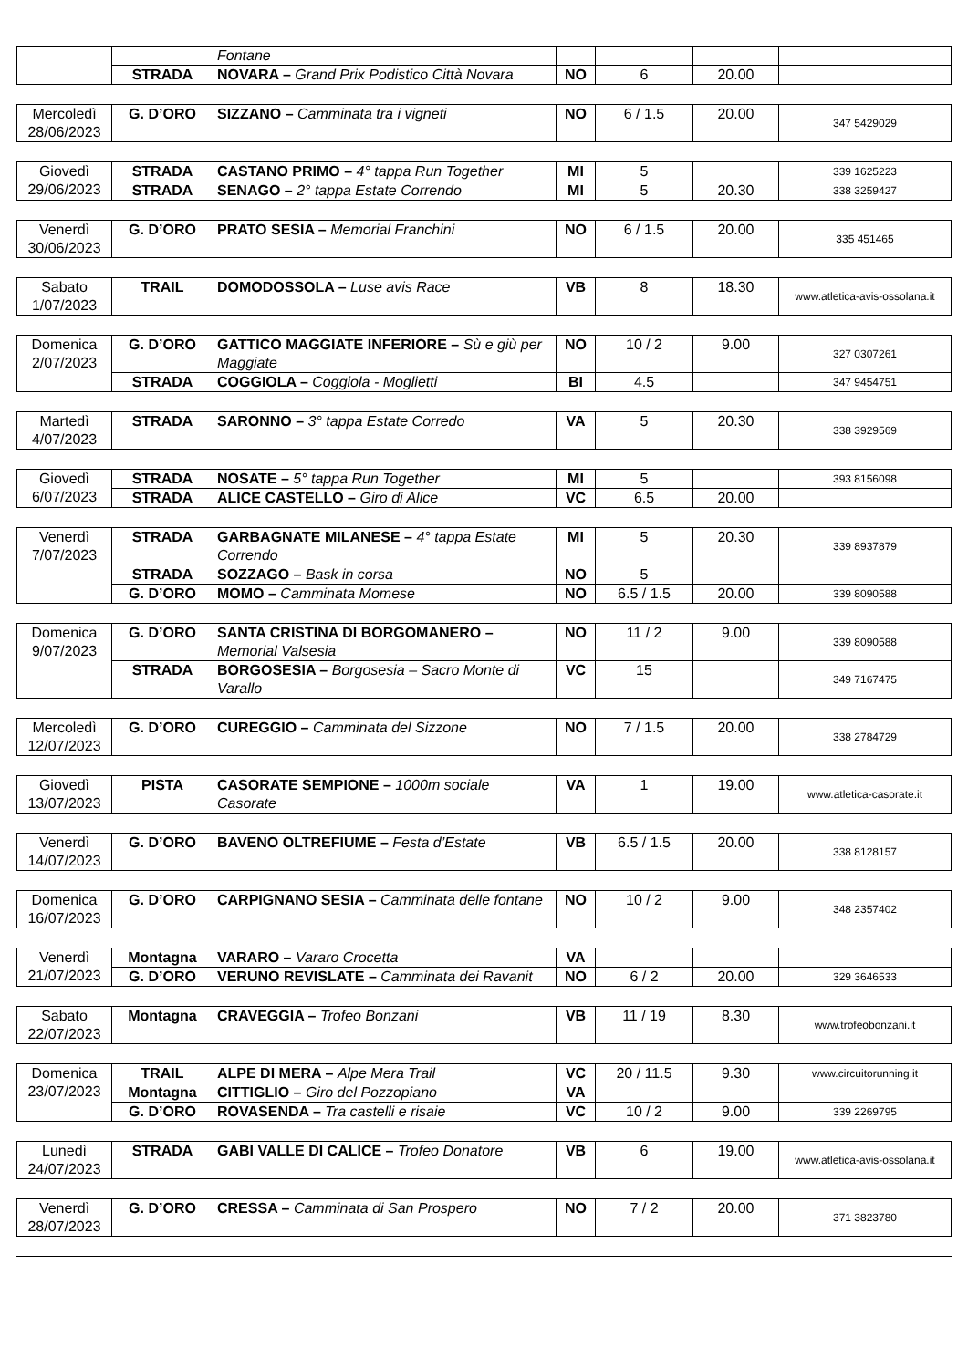| | | Fontane | | | | |
| | STRADA | NOVARA – Grand Prix Podistico Città Novara | NO | 6 | 20.00 | |
| Mercoledì 28/06/2023 | G. D’ORO | SIZZANO – Camminata tra i vigneti | NO | 6 / 1.5 | 20.00 | 347 5429029 |
| Giovedì 29/06/2023 | STRADA | CASTANO PRIMO – 4° tappa Run Together | MI | 5 | | 339 1625223 |
| | STRADA | SENAGO – 2° tappa Estate Correndo | MI | 5 | 20.30 | 338 3259427 |
| Venerdì 30/06/2023 | G. D’ORO | PRATO SESIA – Memorial Franchini | NO | 6 / 1.5 | 20.00 | 335 451465 |
| Sabato 1/07/2023 | TRAIL | DOMODOSSOLA – Luse avis Race | VB | 8 | 18.30 | www.atletica-avis-ossolana.it |
| Domenica 2/07/2023 | G. D’ORO | GATTICO MAGGIATE INFERIORE – Sù e giù per Maggiate | NO | 10 / 2 | 9.00 | 327 0307261 |
| | STRADA | COGGIOLA – Coggiola - Moglietti | BI | 4.5 | | 347 9454751 |
| Martedì 4/07/2023 | STRADA | SARONNO – 3° tappa Estate Corredo | VA | 5 | 20.30 | 338 3929569 |
| Giovedì 6/07/2023 | STRADA | NOSATE – 5° tappa Run Together | MI | 5 | | 393 8156098 |
| | STRADA | ALICE CASTELLO – Giro di Alice | VC | 6.5 | 20.00 | |
| Venerdì 7/07/2023 | STRADA | GARBAGNATE MILANESE – 4° tappa Estate Correndo | MI | 5 | 20.30 | 339 8937879 |
| | STRADA | SOZZAGO – Bask in corsa | NO | 5 | | |
| | G. D’ORO | MOMO – Camminata Momese | NO | 6.5 / 1.5 | 20.00 | 339 8090588 |
| Domenica 9/07/2023 | G. D’ORO | SANTA CRISTINA DI BORGOMANERO – Memorial Valsesia | NO | 11 / 2 | 9.00 | 339 8090588 |
| | STRADA | BORGOSESIA – Borgosesia – Sacro Monte di Varallo | VC | 15 | | 349 7167475 |
| Mercoledì 12/07/2023 | G. D’ORO | CUREGGIO – Camminata del Sizzone | NO | 7 / 1.5 | 20.00 | 338 2784729 |
| Giovedì 13/07/2023 | PISTA | CASORATE SEMPIONE – 1000m sociale Casorate | VA | 1 | 19.00 | www.atletica-casorate.it |
| Venerdì 14/07/2023 | G. D’ORO | BAVENO OLTREFIUME – Festa d’Estate | VB | 6.5 / 1.5 | 20.00 | 338 8128157 |
| Domenica 16/07/2023 | G. D’ORO | CARPIGNANO SESIA – Camminata delle fontane | NO | 10 / 2 | 9.00 | 348 2357402 |
| Venerdì 21/07/2023 | Montagna | VARARO – Vararo Crocetta | VA | | | |
| | G. D’ORO | VERUNO REVISLATE – Camminata dei Ravanit | NO | 6 / 2 | 20.00 | 329 3646533 |
| Sabato 22/07/2023 | Montagna | CRAVEGGIA – Trofeo Bonzani | VB | 11 / 19 | 8.30 | www.trofeobonzani.it |
| Domenica 23/07/2023 | TRAIL | ALPE DI MERA – Alpe Mera Trail | VC | 20 / 11.5 | 9.30 | www.circuitorunning.it |
| | Montagna | CITTIGLIO – Giro del Pozzopiano | VA | | | |
| | G. D’ORO | ROVASENDA – Tra castelli e risaie | VC | 10 / 2 | 9.00 | 339 2269795 |
| Lunedì 24/07/2023 | STRADA | GABI VALLE DI CALICE – Trofeo Donatore | VB | 6 | 19.00 | www.atletica-avis-ossolana.it |
| Venerdì 28/07/2023 | G. D’ORO | CRESSA – Camminata di San Prospero | NO | 7 / 2 | 20.00 | 371 3823780 |